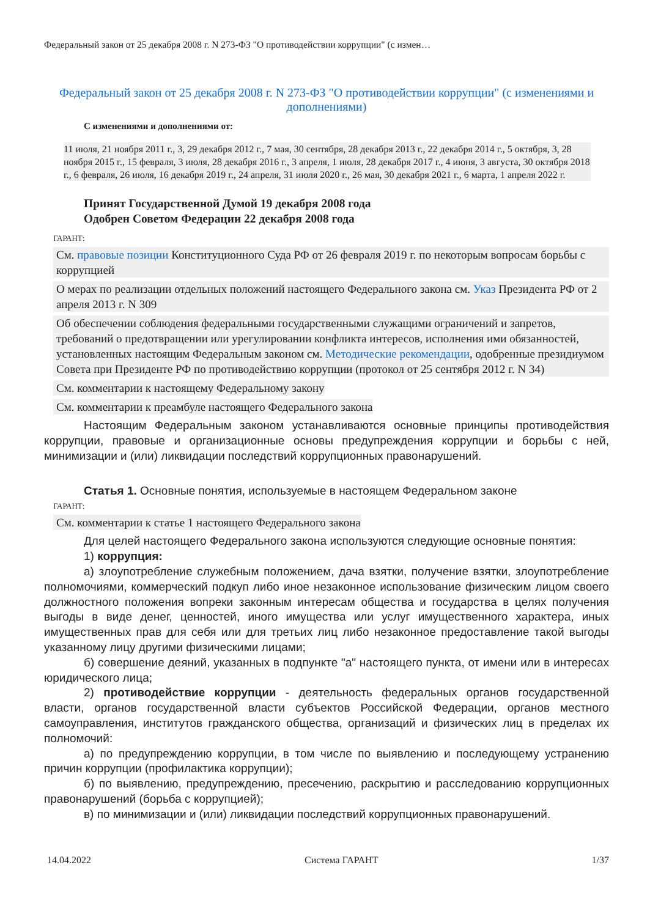Федеральный закон от 25 декабря 2008 г. N 273-ФЗ "О противодействии коррупции" (с измен…
Федеральный закон от 25 декабря 2008 г. N 273-ФЗ "О противодействии коррупции" (с изменениями и дополнениями)
С изменениями и дополнениями от:
11 июля, 21 ноября 2011 г., 3, 29 декабря 2012 г., 7 мая, 30 сентября, 28 декабря 2013 г., 22 декабря 2014 г., 5 октября, 3, 28 ноября 2015 г., 15 февраля, 3 июля, 28 декабря 2016 г., 3 апреля, 1 июля, 28 декабря 2017 г., 4 июня, 3 августа, 30 октября 2018 г., 6 февраля, 26 июля, 16 декабря 2019 г., 24 апреля, 31 июля 2020 г., 26 мая, 30 декабря 2021 г., 6 марта, 1 апреля 2022 г.
Принят Государственной Думой 19 декабря 2008 года
Одобрен Советом Федерации 22 декабря 2008 года
ГАРАНТ:
См. правовые позиции Конституционного Суда РФ от 26 февраля 2019 г. по некоторым вопросам борьбы с коррупцией
О мерах по реализации отдельных положений настоящего Федерального закона см. Указ Президента РФ от 2 апреля 2013 г. N 309
Об обеспечении соблюдения федеральными государственными служащими ограничений и запретов, требований о предотвращении или урегулировании конфликта интересов, исполнения ими обязанностей, установленных настоящим Федеральным законом см. Методические рекомендации, одобренные президиумом Совета при Президенте РФ по противодействию коррупции (протокол от 25 сентября 2012 г. N 34)
См. комментарии к настоящему Федеральному закону
См. комментарии к преамбуле настоящего Федерального закона
Настоящим Федеральным законом устанавливаются основные принципы противодействия коррупции, правовые и организационные основы предупреждения коррупции и борьбы с ней, минимизации и (или) ликвидации последствий коррупционных правонарушений.
Статья 1. Основные понятия, используемые в настоящем Федеральном законе
ГАРАНТ:
См. комментарии к статье 1 настоящего Федерального закона
Для целей настоящего Федерального закона используются следующие основные понятия:
1) коррупция:
а) злоупотребление служебным положением, дача взятки, получение взятки, злоупотребление полномочиями, коммерческий подкуп либо иное незаконное использование физическим лицом своего должностного положения вопреки законным интересам общества и государства в целях получения выгоды в виде денег, ценностей, иного имущества или услуг имущественного характера, иных имущественных прав для себя или для третьих лиц либо незаконное предоставление такой выгоды указанному лицу другими физическими лицами;
б) совершение деяний, указанных в подпункте "а" настоящего пункта, от имени или в интересах юридического лица;
2) противодействие коррупции - деятельность федеральных органов государственной власти, органов государственной власти субъектов Российской Федерации, органов местного самоуправления, институтов гражданского общества, организаций и физических лиц в пределах их полномочий:
а) по предупреждению коррупции, в том числе по выявлению и последующему устранению причин коррупции (профилактика коррупции);
б) по выявлению, предупреждению, пресечению, раскрытию и расследованию коррупционных правонарушений (борьба с коррупцией);
в) по минимизации и (или) ликвидации последствий коррупционных правонарушений.
14.04.2022 Система ГАРАНТ 1/37